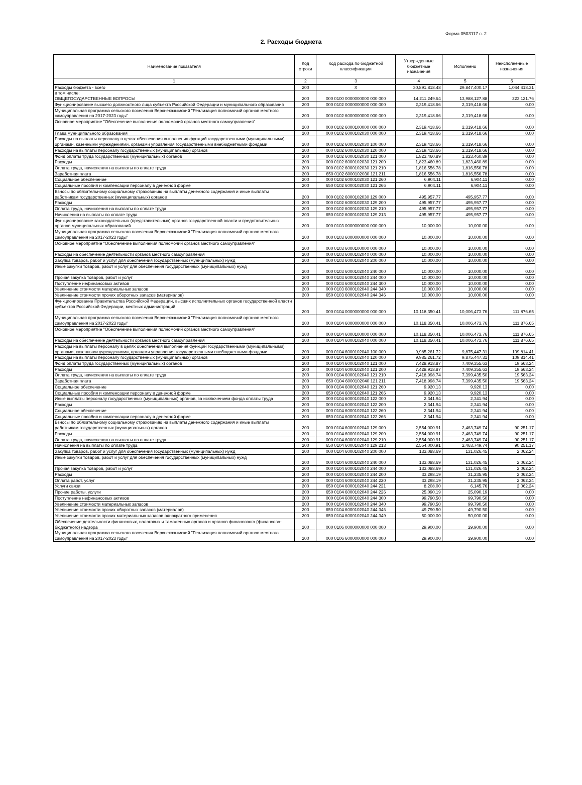Форма 0503117 с. 2
2. Расходы бюджета
| Наименование показателя | Код строки | Код расхода по бюджетной классификации | Утвержденные бюджетные назначения | Исполнено | Неисполненные назначения |
| --- | --- | --- | --- | --- | --- |
| 1 | 2 | 3 | 4 | 5 | 6 |
| Расходы бюджета - всего | 200 | X | 30,891,818.48 | 29,847,400.17 | 1,044,418.31 |
| в том числе: ОБЩЕГОСУДАРСТВЕННЫЕ ВОПРОСЫ | 200 | 000 0100 0000000000 000 000 | 14,211,249.64 | 13,988,127.88 | 223,121.76 |
| Функционирование высшего должностного лица субъекта Российской Федерации и муниципального образования | 200 | 000 0102 0000000000 000 000 | 2,319,418.66 | 2,319,418.66 | 0.00 |
| Муниципальная программа сельского поселения Верхнеказымский "Реализация полномочий органов местного самоуправления на 2017-2023 годы" | 200 | 000 0102 6000000000 000 000 | 2,319,418.66 | 2,319,418.66 | 0.00 |
| Основное мероприятие "Обеспечение выполнения полномочий органов местного самоуправления" | 200 | 000 0102 6000100000 000 000 | 2,319,418.66 | 2,319,418.66 | 0.00 |
| Глава муниципального образования | 200 | 000 0102 6000102030 000 000 | 2,319,418.66 | 2,319,418.66 | 0.00 |
| Расходы на выплаты персоналу в целях обеспечения выполнения функций государственными (муниципальными) органами, казенными учреждениями, органами управления государственными внебюджетными фондами | 200 | 000 0102 6000102030 100 000 | 2,319,418.66 | 2,319,418.66 | 0.00 |
| Расходы на выплаты персоналу государственных (муниципальных) органов | 200 | 000 0102 6000102030 120 000 | 2,319,418.66 | 2,319,418.66 | 0.00 |
| Фонд оплаты труда государственных (муниципальных) органов | 200 | 000 0102 6000102030 121 000 | 1,823,460.89 | 1,823,460.89 | 0.00 |
| Расходы | 200 | 000 0102 6000102030 121 200 | 1,823,460.89 | 1,823,460.89 | 0.00 |
| Оплата труда, начисления на выплаты по оплате труда | 200 | 000 0102 6000102030 121 210 | 1,816,556.78 | 1,816,556.78 | 0.00 |
| Заработная плата | 200 | 650 0102 6000102030 121 211 | 1,816,556.78 | 1,816,556.78 | 0.00 |
| Социальное обеспечение | 200 | 000 0102 6000102030 121 260 | 6,904.11 | 6,904.11 | 0.00 |
| Социальные пособия и компенсации персоналу в денежной форме | 200 | 650 0102 6000102030 121 266 | 6,904.11 | 6,904.11 | 0.00 |
| Взносы по обязательному социальному страхованию на выплаты денежного содержания и иные выплаты работникам государственных (муниципальных) органов | 200 | 000 0102 6000102030 129 000 | 495,957.77 | 495,957.77 | 0.00 |
| Расходы | 200 | 000 0102 6000102030 129 200 | 495,957.77 | 495,957.77 | 0.00 |
| Оплата труда, начисления на выплаты по оплате труда | 200 | 000 0102 6000102030 129 210 | 495,957.77 | 495,957.77 | 0.00 |
| Начисления на выплаты по оплате труда | 200 | 650 0102 6000102030 129 213 | 495,957.77 | 495,957.77 | 0.00 |
| Функционирование законодательных (представительных) органов государственной власти и представительных органов муниципальных образований | 200 | 000 0103 0000000000 000 000 | 10,000.00 | 10,000.00 | 0.00 |
| Муниципальная программа сельского поселения Верхнеказымский "Реализация полномочий органов местного самоуправления на 2017-2023 годы" | 200 | 000 0103 6000000000 000 000 | 10,000.00 | 10,000.00 | 0.00 |
| Основное мероприятие "Обеспечение выполнения полномочий органов местного самоуправления" | 200 | 000 0103 6000100000 000 000 | 10,000.00 | 10,000.00 | 0.00 |
| Расходы на обеспечение деятельности органов местного самоуправления | 200 | 000 0103 6000102040 000 000 | 10,000.00 | 10,000.00 | 0.00 |
| Закупка товаров, работ и услуг для обеспечения государственных (муниципальных) нужд | 200 | 000 0103 6000102040 200 000 | 10,000.00 | 10,000.00 | 0.00 |
| Иные закупки товаров, работ и услуг для обеспечения государственных (муниципальных) нужд | 200 | 000 0103 6000102040 240 000 | 10,000.00 | 10,000.00 | 0.00 |
| Прочая закупка товаров, работ и услуг | 200 | 000 0103 6000102040 244 000 | 10,000.00 | 10,000.00 | 0.00 |
| Поступление нефинансовых активов | 200 | 000 0103 6000102040 244 300 | 10,000.00 | 10,000.00 | 0.00 |
| Увеличение стоимости материальных запасов | 200 | 000 0103 6000102040 244 340 | 10,000.00 | 10,000.00 | 0.00 |
| Увеличение стоимости прочих оборотных запасов (материалов) | 200 | 650 0103 6000102040 244 346 | 10,000.00 | 10,000.00 | 0.00 |
| Функционирование Правительства Российской Федерации, высших исполнительных органов государственной власти субъектов Российской Федерации, местных администраций | 200 | 000 0104 0000000000 000 000 | 10,118,350.41 | 10,006,473.76 | 111,876.65 |
| Муниципальная программа сельского поселения Верхнеказымский "Реализация полномочий органов местного самоуправления на 2017-2023 годы" | 200 | 000 0104 6000000000 000 000 | 10,118,350.41 | 10,006,473.76 | 111,876.65 |
| Основное мероприятие "Обеспечение выполнения полномочий органов местного самоуправления" | 200 | 000 0104 6000100000 000 000 | 10,118,350.41 | 10,006,473.76 | 111,876.65 |
| Расходы на обеспечение деятельности органов местного самоуправления | 200 | 000 0104 6000102040 000 000 | 10,118,350.41 | 10,006,473.76 | 111,876.65 |
| Расходы на выплаты персоналу в целях обеспечения выполнения функций государственными (муниципальными) органами, казенными учреждениями, органами управления государственными внебюджетными фондами | 200 | 000 0104 6000102040 100 000 | 9,985,261.72 | 9,875,447.31 | 109,814.41 |
| Расходы на выплаты персоналу государственных (муниципальных) органов | 200 | 000 0104 6000102040 120 000 | 9,985,261.72 | 9,875,447.31 | 109,814.41 |
| Фонд оплаты труда государственных (муниципальных) органов | 200 | 000 0104 6000102040 121 000 | 7,428,918.87 | 7,409,355.63 | 19,563.24 |
| Расходы | 200 | 000 0104 6000102040 121 200 | 7,428,918.87 | 7,409,355.63 | 19,563.24 |
| Оплата труда, начисления на выплаты по оплате труда | 200 | 000 0104 6000102040 121 210 | 7,418,998.74 | 7,399,435.50 | 19,563.24 |
| Заработная плата | 200 | 650 0104 6000102040 121 211 | 7,418,998.74 | 7,399,435.50 | 19,563.24 |
| Социальное обеспечение | 200 | 000 0104 6000102040 121 260 | 9,920.13 | 9,920.13 | 0.00 |
| Социальные пособия и компенсации персоналу в денежной форме | 200 | 650 0104 6000102040 121 266 | 9,920.13 | 9,920.13 | 0.00 |
| Иные выплаты персоналу государственных (муниципальных) органов, за исключением фонда оплаты труда | 200 | 000 0104 6000102040 122 000 | 2,341.94 | 2,341.94 | 0.00 |
| Расходы | 200 | 000 0104 6000102040 122 200 | 2,341.94 | 2,341.94 | 0.00 |
| Социальное обеспечение | 200 | 000 0104 6000102040 122 260 | 2,341.94 | 2,341.94 | 0.00 |
| Социальные пособия и компенсации персоналу в денежной форме | 200 | 650 0104 6000102040 122 266 | 2,341.94 | 2,341.94 | 0.00 |
| Взносы по обязательному социальному страхованию на выплаты денежного содержания и иные выплаты работникам государственных (муниципальных) органов | 200 | 000 0104 6000102040 129 000 | 2,554,000.91 | 2,463,749.74 | 90,251.17 |
| Расходы | 200 | 000 0104 6000102040 129 200 | 2,554,000.91 | 2,463,749.74 | 90,251.17 |
| Оплата труда, начисления на выплаты по оплате труда | 200 | 000 0104 6000102040 129 210 | 2,554,000.91 | 2,463,749.74 | 90,251.17 |
| Начисления на выплаты по оплате труда | 200 | 650 0104 6000102040 129 213 | 2,554,000.91 | 2,463,749.74 | 90,251.17 |
| Закупка товаров, работ и услуг для обеспечения государственных (муниципальных) нужд | 200 | 000 0104 6000102040 200 000 | 133,088.69 | 131,026.45 | 2,062.24 |
| Иные закупки товаров, работ и услуг для обеспечения государственных (муниципальных) нужд | 200 | 000 0104 6000102040 240 000 | 133,088.69 | 131,026.45 | 2,062.24 |
| Прочая закупка товаров, работ и услуг | 200 | 000 0104 6000102040 244 000 | 133,088.69 | 131,026.45 | 2,062.24 |
| Расходы | 200 | 000 0104 6000102040 244 200 | 33,298.19 | 31,235.95 | 2,062.24 |
| Оплата работ, услуг | 200 | 000 0104 6000102040 244 220 | 33,298.19 | 31,235.95 | 2,062.24 |
| Услуги связи | 200 | 650 0104 6000102040 244 221 | 8,208.00 | 6,145.76 | 2,062.24 |
| Прочие работы, услуги | 200 | 650 0104 6000102040 244 226 | 25,090.19 | 25,090.19 | 0.00 |
| Поступление нефинансовых активов | 200 | 000 0104 6000102040 244 300 | 99,790.50 | 99,790.50 | 0.00 |
| Увеличение стоимости материальных запасов | 200 | 000 0104 6000102040 244 340 | 99,790.50 | 99,790.50 | 0.00 |
| Увеличение стоимости прочих оборотных запасов (материалов) | 200 | 650 0104 6000102040 244 346 | 49,790.50 | 49,790.50 | 0.00 |
| Увеличение стоимости прочих материальных запасов однократного применения | 200 | 650 0104 6000102040 244 349 | 50,000.00 | 50,000.00 | 0.00 |
| Обеспечение деятельности финансовых, налоговых и таможенных органов и органов финансового (финансово-бюджетного) надзора | 200 | 000 0106 0000000000 000 000 | 29,900.00 | 29,900.00 | 0.00 |
| Муниципальная программа сельского поселения Верхнеказымский "Реализация полномочий органов местного самоуправления на 2017-2023 годы" | 200 | 000 0106 6000000000 000 000 | 29,900.00 | 29,900.00 | 0.00 |